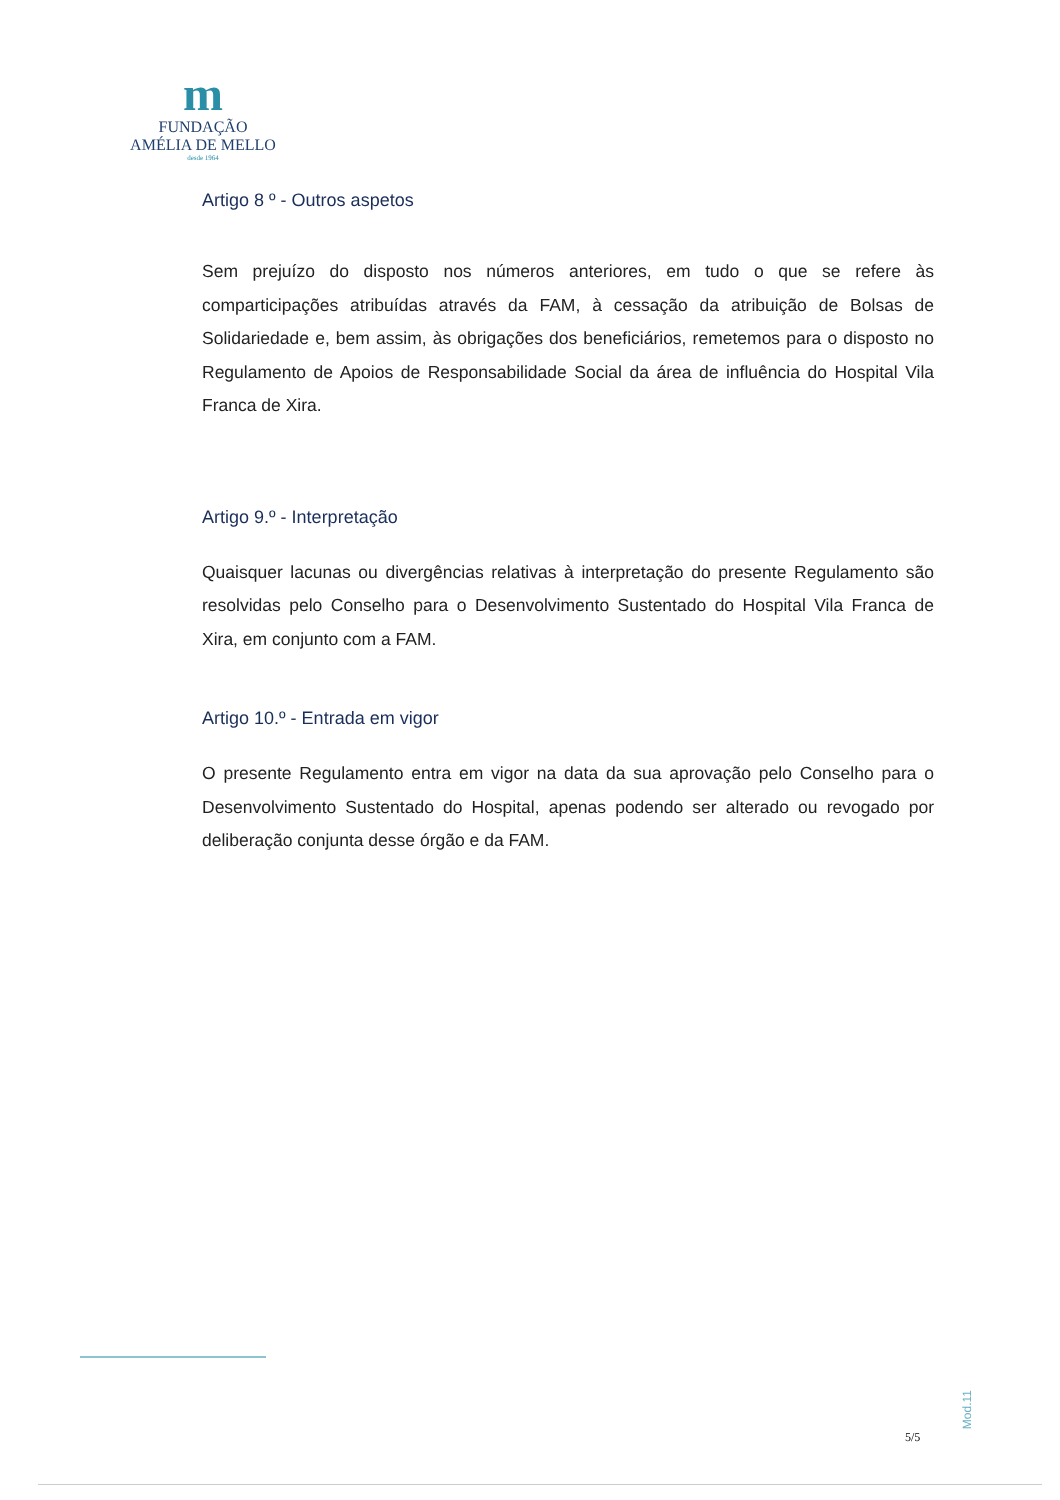m
FUNDAÇÃO
AMÉLIA DE MELLO
desde 1964
Artigo 8 º - Outros aspetos
Sem prejuízo do disposto nos números anteriores, em tudo o que se refere às comparticipações atribuídas através da FAM, à cessação da atribuição de Bolsas de Solidariedade e, bem assim, às obrigações dos beneficiários, remetemos para o disposto no Regulamento de Apoios de Responsabilidade Social da área de influência do Hospital Vila Franca de Xira.
Artigo 9.º - Interpretação
Quaisquer lacunas ou divergências relativas à interpretação do presente Regulamento são resolvidas pelo Conselho para o Desenvolvimento Sustentado do Hospital Vila Franca de Xira, em conjunto com a FAM.
Artigo 10.º - Entrada em vigor
O presente Regulamento entra em vigor na data da sua aprovação pelo Conselho para o Desenvolvimento Sustentado do Hospital, apenas podendo ser alterado ou revogado por deliberação conjunta desse órgão e da FAM.
Mod.11
5/5